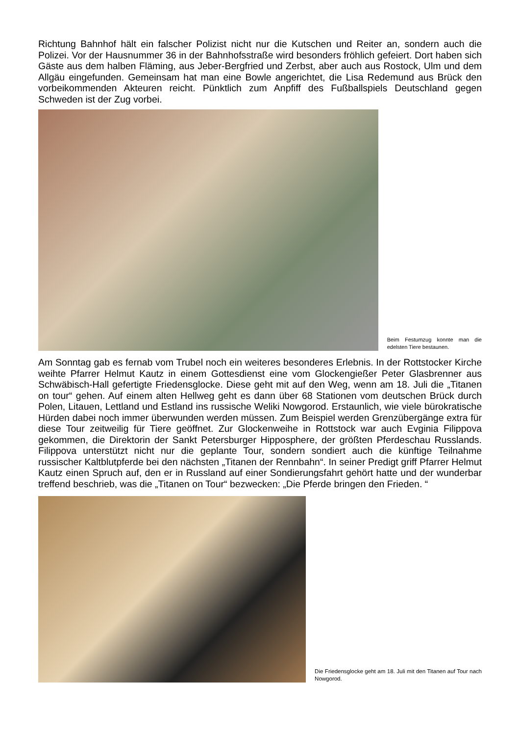Richtung Bahnhof hält ein falscher Polizist nicht nur die Kutschen und Reiter an, sondern auch die Polizei. Vor der Hausnummer 36 in der Bahnhofsstraße wird besonders fröhlich gefeiert. Dort haben sich Gäste aus dem halben Fläming, aus Jeber-Bergfried und Zerbst, aber auch aus Rostock, Ulm und dem Allgäu eingefunden. Gemeinsam hat man eine Bowle angerichtet, die Lisa Redemund aus Brück den vorbeikommenden Akteuren reicht. Pünktlich zum Anpfiff des Fußballspiels Deutschland gegen Schweden ist der Zug vorbei.
Beim Festumzug konnte man die edelsten Tiere bestaunen.
Am Sonntag gab es fernab vom Trubel noch ein weiteres besonderes Erlebnis. In der Rottstocker Kirche weihte Pfarrer Helmut Kautz in einem Gottesdienst eine vom Glockengießer Peter Glasbrenner aus Schwäbisch-Hall gefertigte Friedensglocke. Diese geht mit auf den Weg, wenn am 18. Juli die „Titanen on tour“ gehen. Auf einem alten Hellweg geht es dann über 68 Stationen vom deutschen Brück durch Polen, Litauen, Lettland und Estland ins russische Weliki Nowgorod. Erstaunlich, wie viele bürokratische Hürden dabei noch immer überwunden werden müssen. Zum Beispiel werden Grenzübergänge extra für diese Tour zeitweilig für Tiere geöffnet. Zur Glockenweihe in Rottstock war auch Evginia Filippova gekommen, die Direktorin der Sankt Petersburger Hipposphere, der größten Pferdeschau Russlands. Filippova unterstützt nicht nur die geplante Tour, sondern sondiert auch die künftige Teilnahme russischer Kaltblutpferde bei den nächsten „Titanen der Rennbahn“. In seiner Predigt griff Pfarrer Helmut Kautz einen Spruch auf, den er in Russland auf einer Sondierungsfahrt gehört hatte und der wunderbar treffend beschrieb, was die „Titanen on Tour“ bezwecken: „Die Pferde bringen den Frieden. “
Die Friedensglocke geht am 18. Juli mit den Titanen auf Tour nach Nowgorod.